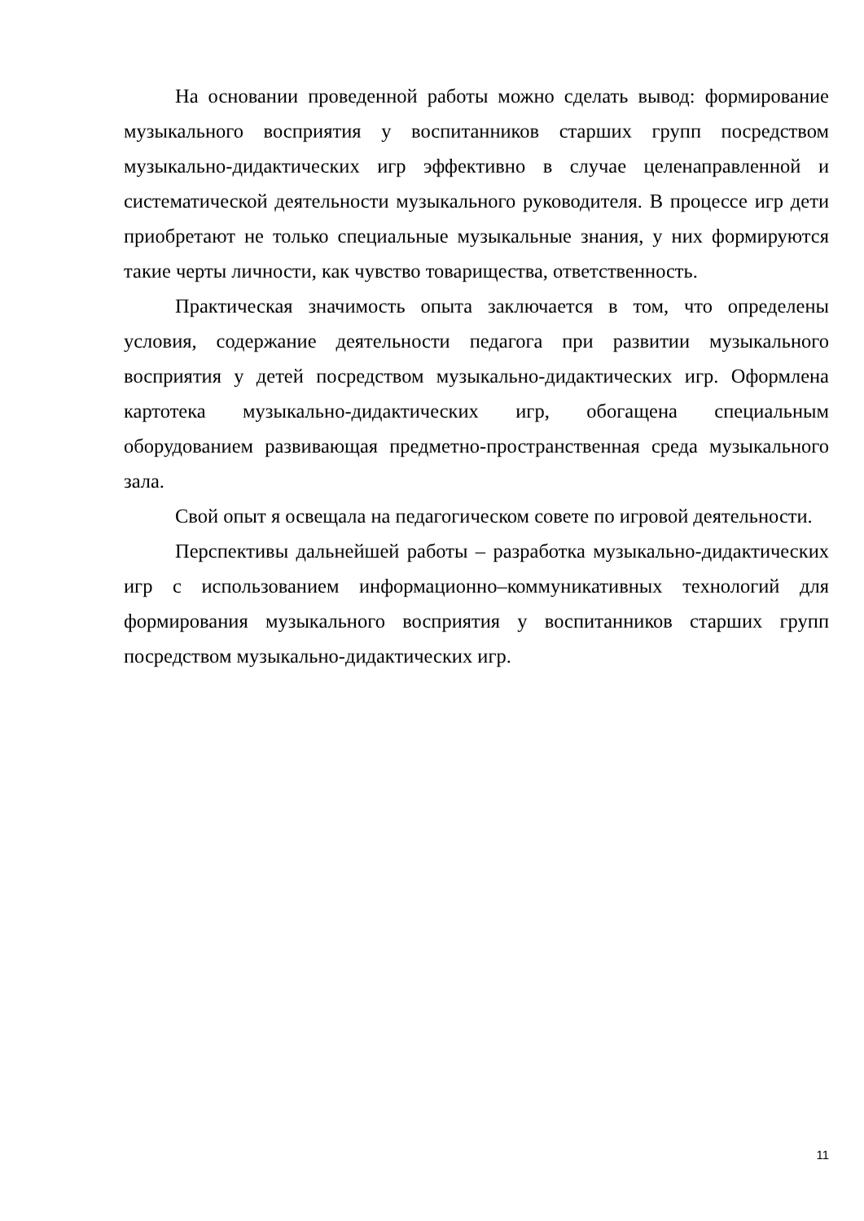На основании проведенной работы можно сделать вывод: формирование музыкального восприятия у воспитанников старших групп посредством музыкально-дидактических игр эффективно в случае целенаправленной и систематической деятельности музыкального руководителя. В процессе игр дети приобретают не только специальные музыкальные знания, у них формируются такие черты личности, как чувство товарищества, ответственность.
Практическая значимость опыта заключается в том, что определены условия, содержание деятельности педагога при развитии музыкального восприятия у детей посредством музыкально-дидактических игр. Оформлена картотека музыкально-дидактических игр, обогащена специальным оборудованием развивающая предметно-пространственная среда музыкального зала.
Свой опыт я освещала на педагогическом совете по игровой деятельности.
Перспективы дальнейшей работы – разработка музыкально-дидактических игр с использованием информационно–коммуникативных технологий для формирования музыкального восприятия у воспитанников старших групп посредством музыкально-дидактических игр.
11